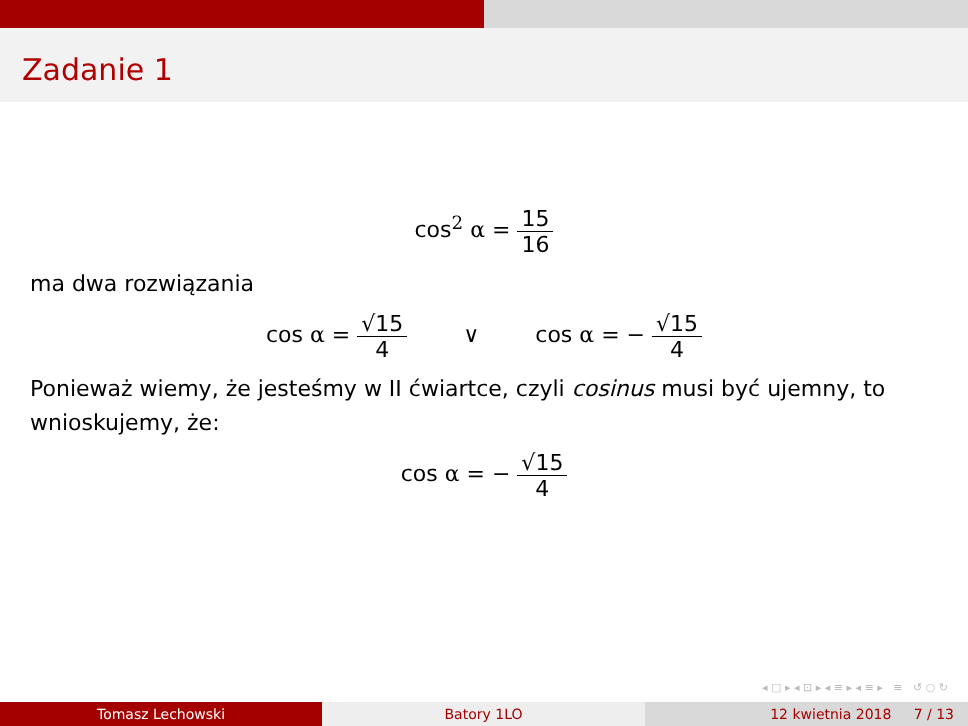Zadanie 1
cos<sup>2</sup> α = 15 16
ma dwa rozwiązania
cos α = √15 4 ∨ cos α = − √15 4
Ponieważ wiemy, że jesteśmy w II ćwiartce, czyli cosinus musi być ujemny, to wnioskujemy, że:
cos α = − √15 4
◂ □ ▸ ◂ ⊡ ▸ ◂ ≡ ▸ ◂ ≡ ▸ ≡ ↺ ○ ↻
Tomasz Lechowski Batory 1LO 12 kwietnia 2018 7 / 13